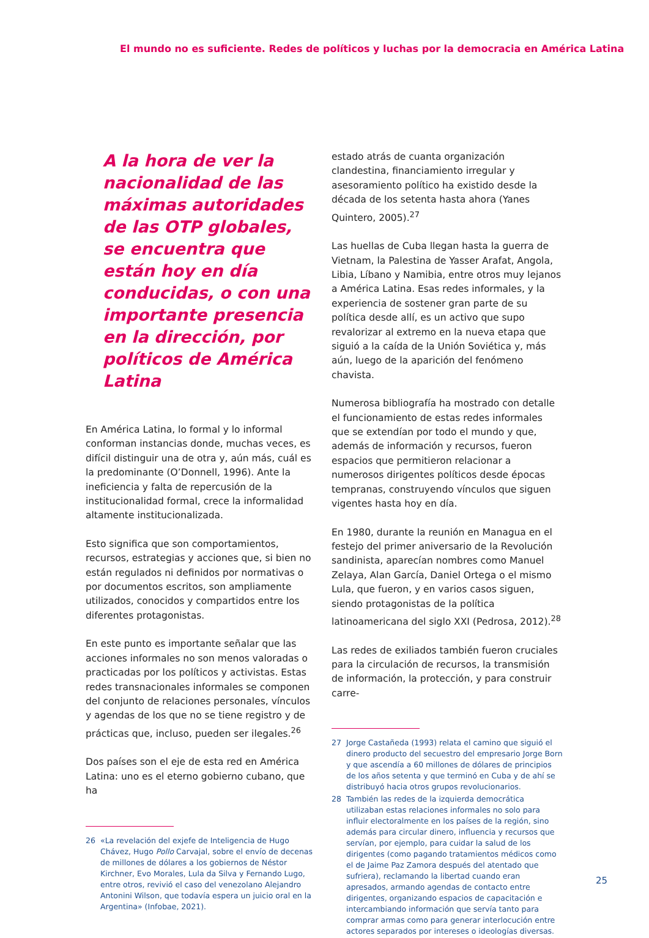El mundo no es suficiente. Redes de políticos y luchas por la democracia en América Latina
A la hora de ver la nacionalidad de las máximas autoridades de las OTP globales, se encuentra que están hoy en día conducidas, o con una importante presencia en la dirección, por políticos de América Latina
En América Latina, lo formal y lo informal conforman instancias donde, muchas veces, es difícil distinguir una de otra y, aún más, cuál es la predominante (O’Donnell, 1996). Ante la ineficiencia y falta de repercusión de la institucionalidad formal, crece la informalidad altamente institucionalizada.
Esto significa que son comportamientos, recursos, estrategias y acciones que, si bien no están regulados ni definidos por normativas o por documentos escritos, son ampliamente utilizados, conocidos y compartidos entre los diferentes protagonistas.
En este punto es importante señalar que las acciones informales no son menos valoradas o practicadas por los políticos y activistas. Estas redes transnacionales informales se componen del conjunto de relaciones personales, vínculos y agendas de los que no se tiene registro y de prácticas que, incluso, pueden ser ilegales.<sup>26</sup>
Dos países son el eje de esta red en América Latina: uno es el eterno gobierno cubano, que ha
26 «La revelación del exjefe de Inteligencia de Hugo Chávez, Hugo Pollo Carvajal, sobre el envío de decenas de millones de dólares a los gobiernos de Néstor Kirchner, Evo Morales, Lula da Silva y Fernando Lugo, entre otros, revivió el caso del venezolano Alejandro Antonini Wilson, que todavía espera un juicio oral en la Argentina» (Infobae, 2021).
estado atrás de cuanta organización clandestina, financiamiento irregular y asesoramiento político ha existido desde la década de los setenta hasta ahora (Yanes Quintero, 2005).<sup>27</sup>
Las huellas de Cuba llegan hasta la guerra de Vietnam, la Palestina de Yasser Arafat, Angola, Libia, Líbano y Namibia, entre otros muy lejanos a América Latina. Esas redes informales, y la experiencia de sostener gran parte de su política desde allí, es un activo que supo revalorizar al extremo en la nueva etapa que siguió a la caída de la Unión Soviética y, más aún, luego de la aparición del fenómeno chavista.
Numerosa bibliografía ha mostrado con detalle el funcionamiento de estas redes informales que se extendían por todo el mundo y que, además de información y recursos, fueron espacios que permitieron relacionar a numerosos dirigentes políticos desde épocas tempranas, construyendo vínculos que siguen vigentes hasta hoy en día.
En 1980, durante la reunión en Managua en el festejo del primer aniversario de la Revolución sandinista, aparecían nombres como Manuel Zelaya, Alan García, Daniel Ortega o el mismo Lula, que fueron, y en varios casos siguen, siendo protagonistas de la política latinoamericana del siglo XXI (Pedrosa, 2012).<sup>28</sup>
Las redes de exiliados también fueron cruciales para la circulación de recursos, la transmisión de información, la protección, y para construir carre-
27 Jorge Castañeda (1993) relata el camino que siguió el dinero producto del secuestro del empresario Jorge Born y que ascendía a 60 millones de dólares de principios de los años setenta y que terminó en Cuba y de ahí se distribuyó hacia otros grupos revolucionarios.
28 También las redes de la izquierda democrática utilizaban estas relaciones informales no solo para influir electoralmente en los países de la región, sino además para circular dinero, influencia y recursos que servían, por ejemplo, para cuidar la salud de los dirigentes (como pagando tratamientos médicos como el de Jaime Paz Zamora después del atentado que sufriera), reclamando la libertad cuando eran apresados, armando agendas de contacto entre dirigentes, organizando espacios de capacitación e intercambiando información que servía tanto para comprar armas como para generar interlocución entre actores separados por intereses o ideologías diversas.
25